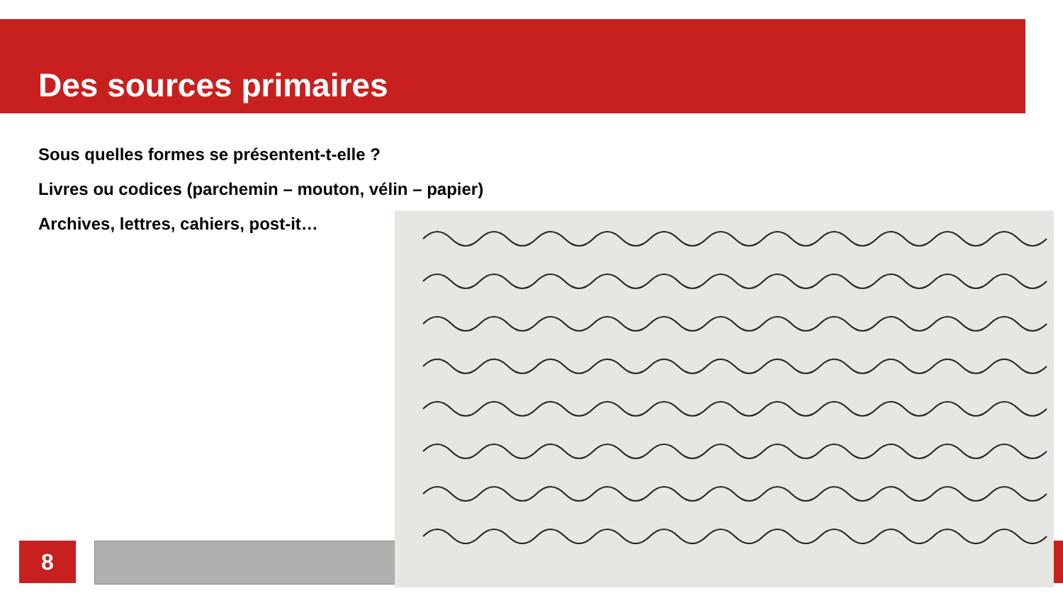Des sources primaires
Sous quelles formes se présentent-t-elle ?
Livres ou codices (parchemin – mouton, vélin – papier)
Archives, lettres, cahiers, post-it…
8